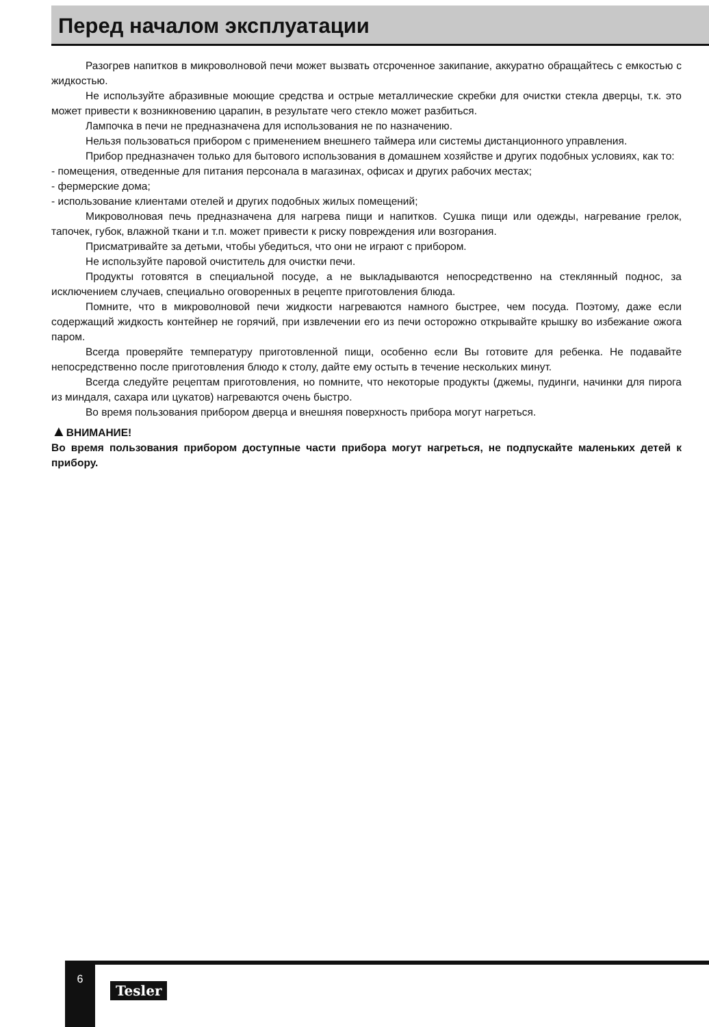Перед началом эксплуатации
Разогрев напитков в микроволновой печи может вызвать отсроченное закипание, аккуратно обращайтесь с емкостью с жидкостью.
Не используйте абразивные моющие средства и острые металлические скребки для очистки стекла дверцы, т.к. это может привести к возникновению царапин, в результате чего стекло может разбиться.
Лампочка в печи не предназначена для использования не по назначению.
Нельзя пользоваться прибором с применением внешнего таймера или системы дистанционного управления.
Прибор предназначен только для бытового использования в домашнем хозяйстве и других подобных условиях, как то:
- помещения, отведенные для питания персонала в магазинах, офисах и других рабочих местах;
- фермерские дома;
- использование клиентами отелей и других подобных жилых помещений;
Микроволновая печь предназначена для нагрева пищи и напитков. Сушка пищи или одежды, нагревание грелок, тапочек, губок, влажной ткани и т.п. может привести к риску повреждения или возгорания.
Присматривайте за детьми, чтобы убедиться, что они не играют с прибором.
Не используйте паровой очиститель для очистки печи.
Продукты готовятся в специальной посуде, а не выкладываются непосредственно на стеклянный поднос, за исключением случаев, специально оговоренных в рецепте приготовления блюда.
Помните, что в микроволновой печи жидкости нагреваются намного быстрее, чем посуда. Поэтому, даже если содержащий жидкость контейнер не горячий, при извлечении его из печи осторожно открывайте крышку во избежание ожога паром.
Всегда проверяйте температуру приготовленной пищи, особенно если Вы готовите для ребенка. Не подавайте непосредственно после приготовления блюдо к столу, дайте ему остыть в течение нескольких минут.
Всегда следуйте рецептам приготовления, но помните, что некоторые продукты (джемы, пудинги, начинки для пирога из миндаля, сахара или цукатов) нагреваются очень быстро.
Во время пользования прибором дверца и внешняя поверхность прибора могут нагреться.
▲ВНИМАНИЕ!
Во время пользования прибором доступные части прибора могут нагреться, не подпускайте маленьких детей к прибору.
6
Tesler